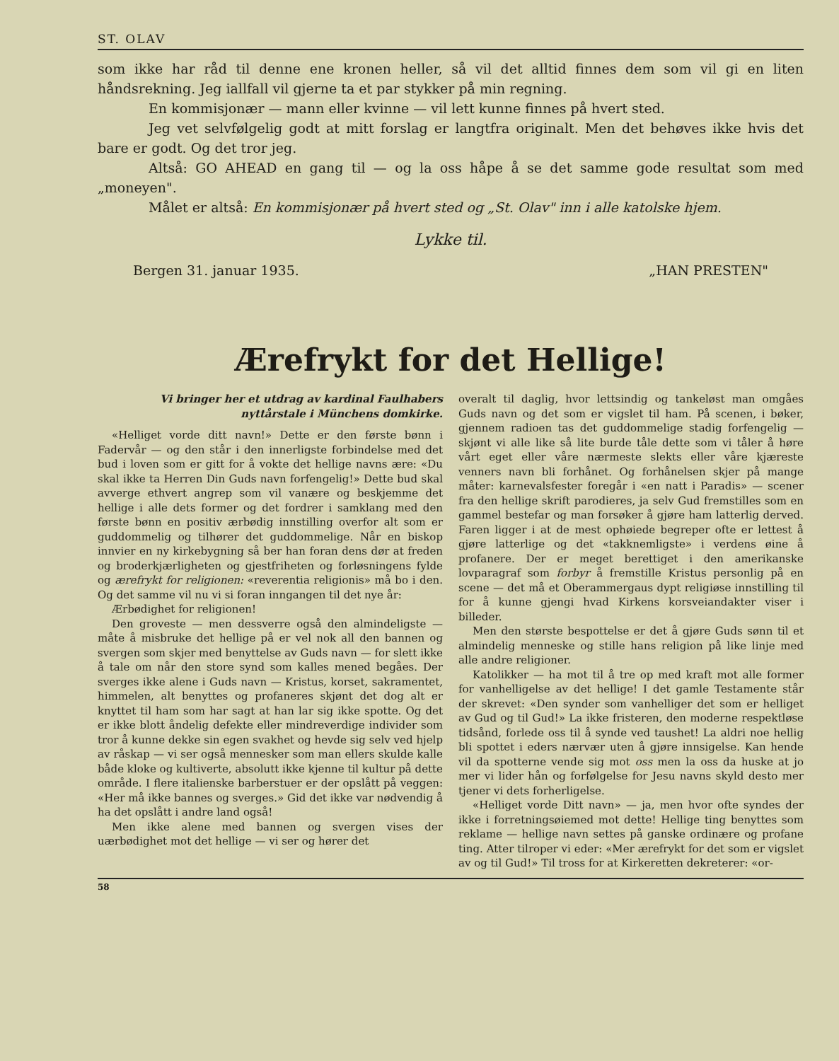ST. OLAV
som ikke har råd til denne ene kronen heller, så vil det alltid finnes dem som vil gi en liten håndsrekning. Jeg iallfall vil gjerne ta et par stykker på min regning.
En kommisjonær — mann eller kvinne — vil lett kunne finnes på hvert sted.
Jeg vet selvfølgelig godt at mitt forslag er langtfra originalt. Men det behøves ikke hvis det bare er godt. Og det tror jeg.
Altså: GO AHEAD en gang til — og la oss håpe å se det samme gode resultat som med „moneyen".
Målet er altså: En kommisjonær på hvert sted og „St. Olav" inn i alle katolske hjem.
Lykke til.
Bergen 31. januar 1935. „HAN PRESTEN"
Ærefrykt for det Hellige!
Vi bringer her et utdrag av kardinal Faulhabers nyttårstale i Münchens domkirke.
«Helliget vorde ditt navn!» Dette er den første bønn i Fadervår — og den står i den innerligste forbindelse med det bud i loven som er gitt for å vokte det hellige navns ære: «Du skal ikke ta Herren Din Guds navn forfengelig!» Dette bud skal avverge ethvert angrep som vil vanære og beskjemme det hellige i alle dets former og det fordrer i samklang med den første bønn en positiv ærbødig innstilling overfor alt som er guddommelig og tilhører det guddommelige. Når en biskop innvier en ny kirkebygning så ber han foran dens dør at freden og broderkjærligheten og gjestfriheten og forløsningens fylde og ærefrykt for religionen: «reverentia religionis» må bo i den. Og det samme vil nu vi si foran inngangen til det nye år:
Ærbødighet for religionen!
Den groveste — men dessverre også den almindeligste — måte å misbruke det hellige på er vel nok all den bannen og svergen som skjer med benyttelse av Guds navn — for slett ikke å tale om når den store synd som kalles mened begåes. Der sverges ikke alene i Guds navn — Kristus, korset, sakramentet, himmelen, alt benyttes og profaneres skjønt det dog alt er knyttet til ham som har sagt at han lar sig ikke spotte. Og det er ikke blott åndelig defekte eller mindreverdige individer som tror å kunne dekke sin egen svakhet og hevde sig selv ved hjelp av råskap — vi ser også mennesker som man ellers skulde kalle både kloke og kultiverte, absolutt ikke kjenne til kultur på dette område. I flere italienske barberstuer er der opslått på veggen: «Her må ikke bannes og sverges.» Gid det ikke var nødvendig å ha det opslått i andre land også!
Men ikke alene med bannen og svergen vises der uærbødighet mot det hellige — vi ser og hører det
overalt til daglig, hvor lettsindig og tankeløst man omgåes Guds navn og det som er vigslet til ham. På scenen, i bøker, gjennem radioen tas det guddommelige stadig forfengelig — skjønt vi alle like så lite burde tåle dette som vi tåler å høre vårt eget eller våre nærmeste slekts eller våre kjæreste venners navn bli forhånet. Og forhånelsen skjer på mange måter: karnevalsfester foregår i «en natt i Paradis» — scener fra den hellige skrift parodieres, ja selv Gud fremstilles som en gammel bestefar og man forsøker å gjøre ham latterlig derved. Faren ligger i at de mest ophøiede begreper ofte er lettest å gjøre latterlige og det «takknemligste» i verdens øine å profanere. Der er meget berettiget i den amerikanske lovparagraf som forbyr å fremstille Kristus personlig på en scene — det må et Oberammergaus dypt religiøse innstilling til for å kunne gjengi hvad Kirkens korsveiandakter viser i billeder.
Men den største bespottelse er det å gjøre Guds sønn til et almindelig menneske og stille hans religion på like linje med alle andre religioner.
Katolikker — ha mot til å tre op med kraft mot alle former for vanhelligelse av det hellige! I det gamle Testamente står der skrevet: «Den synder som vanhelliger det som er helliget av Gud og til Gud!» La ikke fristeren, den moderne respektløse tidsånd, forlede oss til å synde ved taushet! La aldri noe hellig bli spottet i eders nærvær uten å gjøre innsigelse. Kan hende vil da spotterne vende sig mot oss men la oss da huske at jo mer vi lider hån og forfølgelse for Jesu navns skyld desto mer tjener vi dets forherligelse.
«Helliget vorde Ditt navn» — ja, men hvor ofte syndes der ikke i forretningsøiemed mot dette! Hellige ting benyttes som reklame — hellige navn settes på ganske ordinære og profane ting. Atter tilroper vi eder: «Mer ærefrykt for det som er vigslet av og til Gud!» Til tross for at Kirkeretten dekreterer: «or-
58